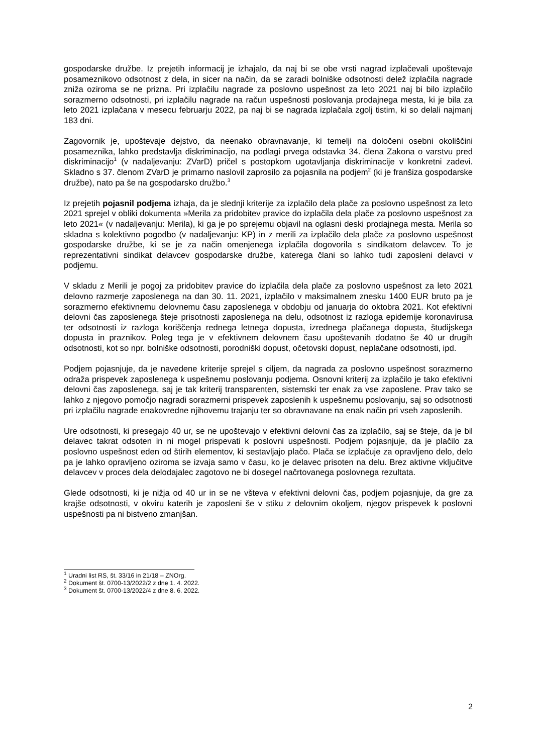gospodarske družbe. Iz prejetih informacij je izhajalo, da naj bi se obe vrsti nagrad izplačevali upoštevaje posameznikovo odsotnost z dela, in sicer na način, da se zaradi bolniške odsotnosti delež izplačila nagrade zniža oziroma se ne prizna. Pri izplačilu nagrade za poslovno uspešnost za leto 2021 naj bi bilo izplačilo sorazmerno odsotnosti, pri izplačilu nagrade na račun uspešnosti poslovanja prodajnega mesta, ki je bila za leto 2021 izplačana v mesecu februarju 2022, pa naj bi se nagrada izplačala zgolj tistim, ki so delali najmanj 183 dni.
Zagovornik je, upoštevaje dejstvo, da neenako obravnavanje, ki temelji na določeni osebni okoliščini posameznika, lahko predstavlja diskriminacijo, na podlagi prvega odstavka 34. člena Zakona o varstvu pred diskriminacijo<sup>1</sup> (v nadaljevanju: ZVarD) pričel s postopkom ugotavljanja diskriminacije v konkretni zadevi. Skladno s 37. členom ZVarD je primarno naslovil zaprosilo za pojasnila na podjem<sup>2</sup> (ki je franšiza gospodarske družbe), nato pa še na gospodarsko družbo.<sup>3</sup>
Iz prejetih pojasnil podjema izhaja, da je slednji kriterije za izplačilo dela plače za poslovno uspešnost za leto 2021 sprejel v obliki dokumenta »Merila za pridobitev pravice do izplačila dela plače za poslovno uspešnost za leto 2021« (v nadaljevanju: Merila), ki ga je po sprejemu objavil na oglasni deski prodajnega mesta. Merila so skladna s kolektivno pogodbo (v nadaljevanju: KP) in z merili za izplačilo dela plače za poslovno uspešnost gospodarske družbe, ki se je za način omenjenega izplačila dogovorila s sindikatom delavcev. To je reprezentativni sindikat delavcev gospodarske družbe, katerega člani so lahko tudi zaposleni delavci v podjemu.
V skladu z Merili je pogoj za pridobitev pravice do izplačila dela plače za poslovno uspešnost za leto 2021 delovno razmerje zaposlenega na dan 30. 11. 2021, izplačilo v maksimalnem znesku 1400 EUR bruto pa je sorazmerno efektivnemu delovnemu času zaposlenega v obdobju od januarja do oktobra 2021. Kot efektivni delovni čas zaposlenega šteje prisotnosti zaposlenega na delu, odsotnost iz razloga epidemije koronavirusa ter odsotnosti iz razloga koriščenja rednega letnega dopusta, izrednega plačanega dopusta, študijskega dopusta in praznikov. Poleg tega je v efektivnem delovnem času upoštevanih dodatno še 40 ur drugih odsotnosti, kot so npr. bolniške odsotnosti, porodniški dopust, očetovski dopust, neplačane odsotnosti, ipd.
Podjem pojasnjuje, da je navedene kriterije sprejel s ciljem, da nagrada za poslovno uspešnost sorazmerno odraža prispevek zaposlenega k uspešnemu poslovanju podjema. Osnovni kriterij za izplačilo je tako efektivni delovni čas zaposlenega, saj je tak kriterij transparenten, sistemski ter enak za vse zaposlene. Prav tako se lahko z njegovo pomočjo nagradi sorazmerni prispevek zaposlenih k uspešnemu poslovanju, saj so odsotnosti pri izplačilu nagrade enakovredne njihovemu trajanju ter so obravnavane na enak način pri vseh zaposlenih.
Ure odsotnosti, ki presegajo 40 ur, se ne upoštevajo v efektivni delovni čas za izplačilo, saj se šteje, da je bil delavec takrat odsoten in ni mogel prispevati k poslovni uspešnosti. Podjem pojasnjuje, da je plačilo za poslovno uspešnost eden od štirih elementov, ki sestavljajo plačo. Plača se izplačuje za opravljeno delo, delo pa je lahko opravljeno oziroma se izvaja samo v času, ko je delavec prisoten na delu. Brez aktivne vključitve delavcev v proces dela delodajalec zagotovo ne bi dosegel načrtovanega poslovnega rezultata.
Glede odsotnosti, ki je nižja od 40 ur in se ne všteva v efektivni delovni čas, podjem pojasnjuje, da gre za krajše odsotnosti, v okviru katerih je zaposleni še v stiku z delovnim okoljem, njegov prispevek k poslovni uspešnosti pa ni bistveno zmanjšan.
<sup>1</sup> Uradni list RS, št. 33/16 in 21/18 – ZNOrg.
<sup>2</sup> Dokument št. 0700-13/2022/2 z dne 1. 4. 2022.
<sup>3</sup> Dokument št. 0700-13/2022/4 z dne 8. 6. 2022.
2